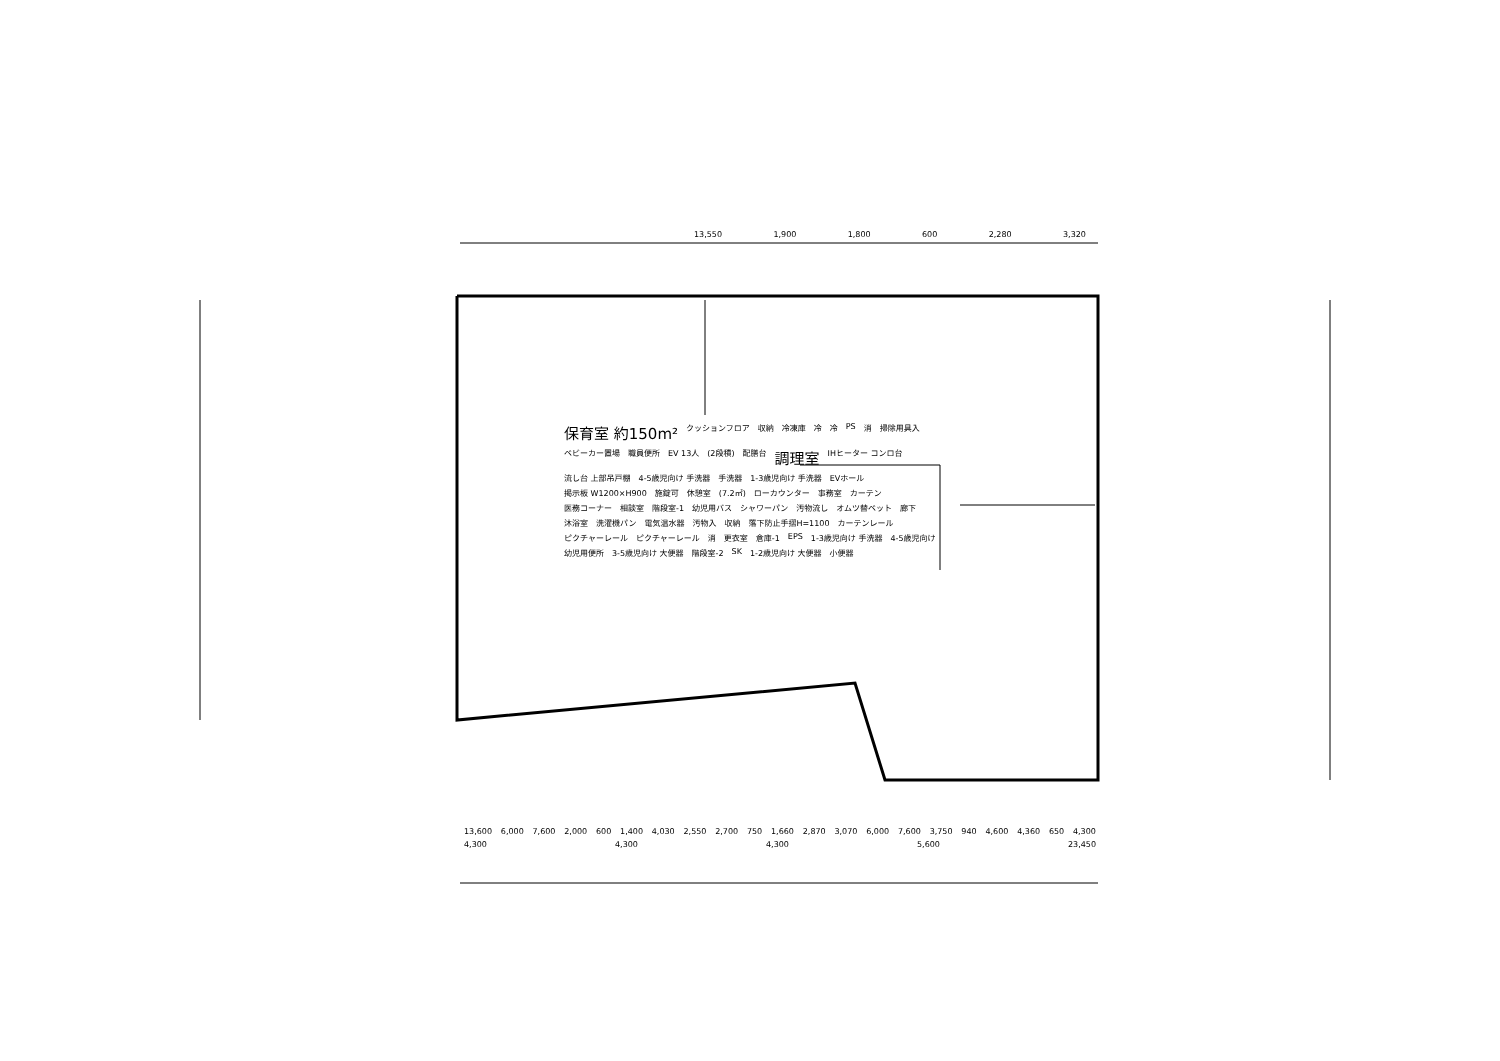13,550 1,900 1,800 600 2,280 3,320
保育室 約150m² クッションフロア 収納 冷凍庫 冷 冷 PS 消 掃除用具入 ベビーカー置場 職員便所 EV 13人 (2段積) 配膳台 調理室 IHヒーター コンロ台 流し台 上部吊戸棚 4-5歳児向け 手洗器 手洗器 1-3歳児向け 手洗器 EVホール 掲示板 W1200×H900 施錠可 休憩室 (7.2㎡) ローカウンター 事務室 カーテン 医務コーナー 相談室 階段室-1 幼児用バス シャワーパン 汚物流し オムツ替ベット 廊下 沐浴室 洗濯機パン 電気温水器 汚物入 収納 落下防止手摺H=1100 カーテンレール ピクチャーレール ピクチャーレール 消 更衣室 倉庫-1 EPS 1-3歳児向け 手洗器 4-5歳児向け 幼児用便所 3-5歳児向け 大便器 階段室-2 SK 1-2歳児向け 大便器 小便器
13,600 6,000 7,600 2,000 600 1,400 4,030 2,550 2,700 750 1,660 2,870 3,070 6,000 7,600 3,750 940 4,600 4,360 650 4,300 4,300 4,300 4,300 5,600 23,450